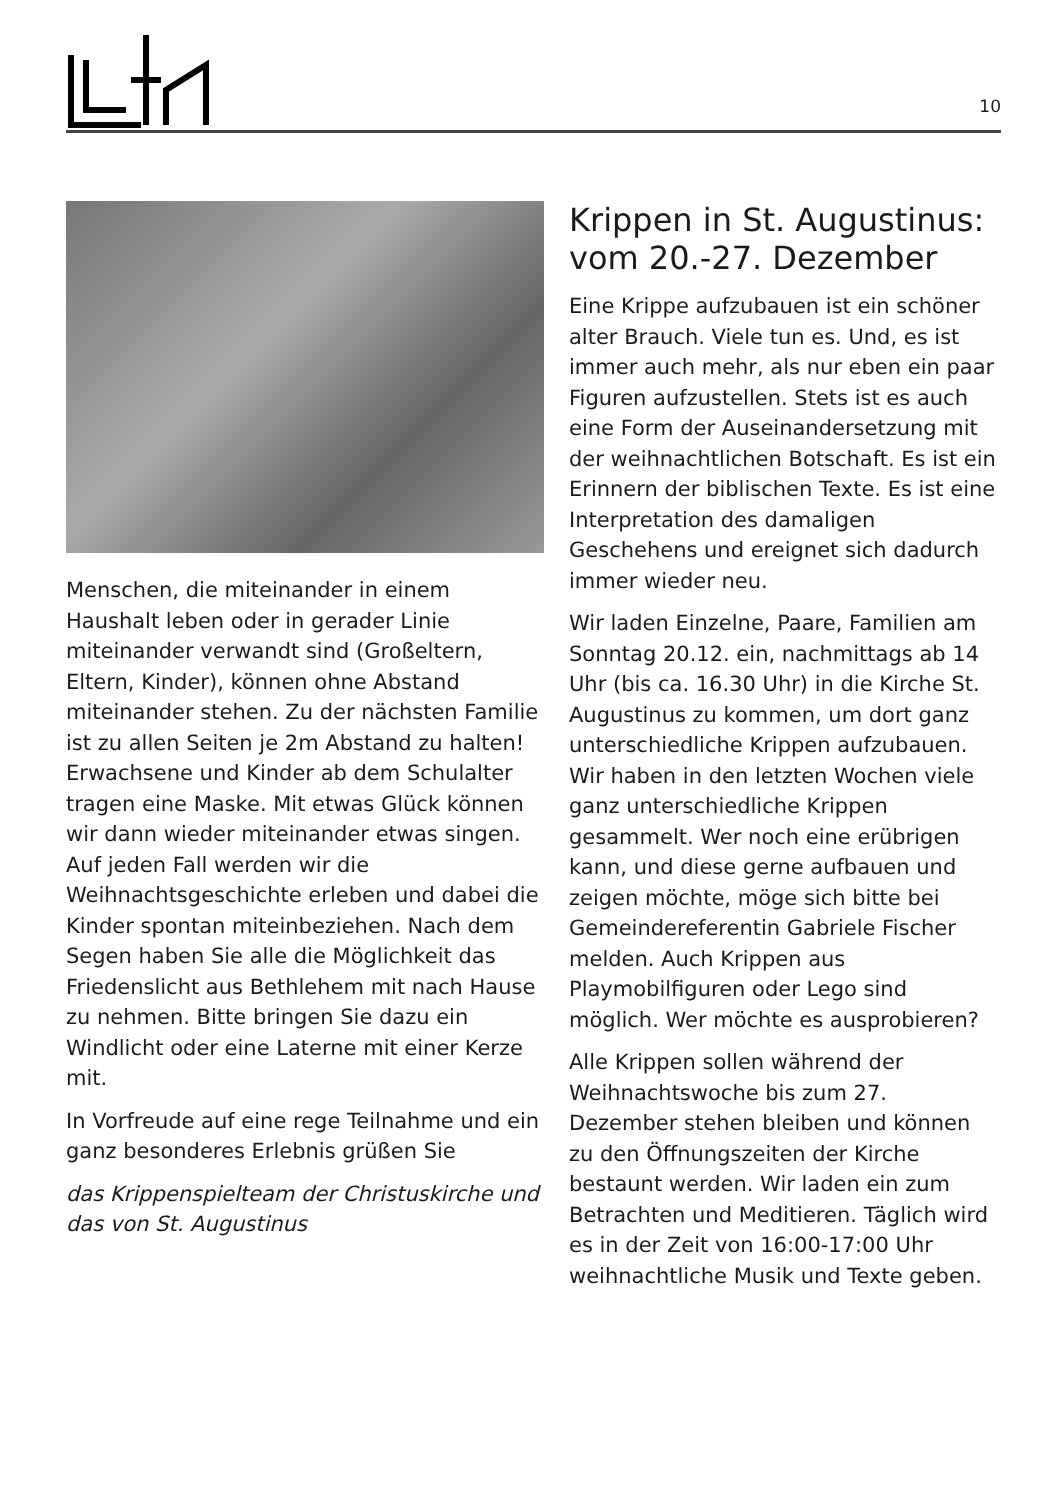10
Menschen, die miteinander in einem Haushalt leben oder in gerader Linie miteinander verwandt sind (Großeltern, Eltern, Kinder), können ohne Abstand miteinander stehen. Zu der nächsten Familie ist zu allen Seiten je 2m Abstand zu halten! Erwachsene und Kinder ab dem Schulalter tragen eine Maske. Mit etwas Glück können wir dann wieder miteinander etwas singen. Auf jeden Fall werden wir die Weihnachtsgeschichte erleben und dabei die Kinder spontan miteinbeziehen. Nach dem Segen haben Sie alle die Möglichkeit das Friedenslicht aus Bethlehem mit nach Hause zu nehmen. Bitte bringen Sie dazu ein Windlicht oder eine Laterne mit einer Kerze mit.
In Vorfreude auf eine rege Teilnahme und ein ganz besonderes Erlebnis grüßen Sie
das Krippenspielteam der Christuskirche und das von St. Augustinus
Krippen in St. Augustinus: vom 20.-27. Dezember
Eine Krippe aufzubauen ist ein schöner alter Brauch. Viele tun es. Und, es ist immer auch mehr, als nur eben ein paar Figuren aufzustellen. Stets ist es auch eine Form der Auseinandersetzung mit der weihnachtlichen Botschaft. Es ist ein Erinnern der biblischen Texte. Es ist eine Interpretation des damaligen Geschehens und ereignet sich dadurch immer wieder neu.
Wir laden Einzelne, Paare, Familien am Sonntag 20.12. ein, nachmittags ab 14 Uhr (bis ca. 16.30 Uhr) in die Kirche St. Augustinus zu kommen, um dort ganz unterschiedliche Krippen aufzubauen. Wir haben in den letzten Wochen viele ganz unterschiedliche Krippen gesammelt. Wer noch eine erübrigen kann, und diese gerne aufbauen und zeigen möchte, möge sich bitte bei Gemeindereferentin Gabriele Fischer melden. Auch Krippen aus Playmobilfiguren oder Lego sind möglich. Wer möchte es ausprobieren?
Alle Krippen sollen während der Weihnachtswoche bis zum 27. Dezember stehen bleiben und können zu den Öffnungszeiten der Kirche bestaunt werden. Wir laden ein zum Betrachten und Meditieren. Täglich wird es in der Zeit von 16:00-17:00 Uhr weihnachtliche Musik und Texte geben.